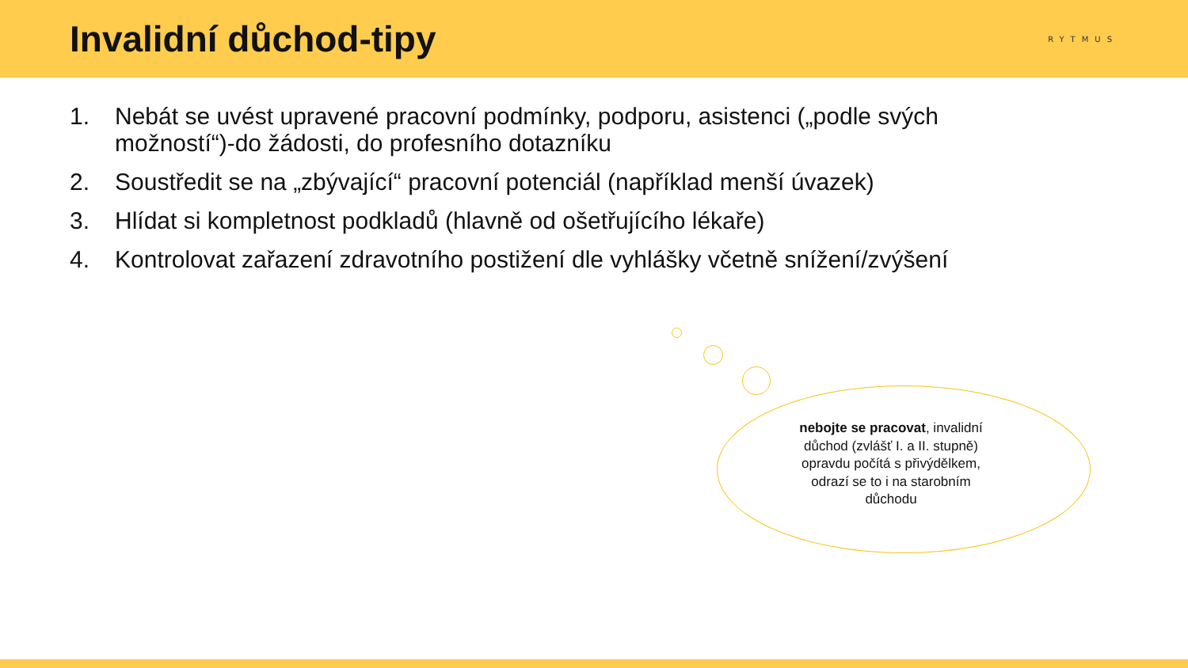Invalidní důchod-tipy
RYTMUS
1. Nebát se uvést upravené pracovní podmínky, podporu, asistenci („podle svých možností“)-do žádosti, do profesního dotazníku
2. Soustředit se na „zbývající“ pracovní potenciál (například menší úvazek)
3. Hlídat si kompletnost podkladů (hlavně od ošetřujícího lékaře)
4. Kontrolovat zařazení zdravotního postižení dle vyhlášky včetně snížení/zvýšení
nebojte se pracovat, invalidní důchod (zvlášť I. a II. stupně) opravdu počítá s přivýdělkem, odrazí se to i na starobním důchodu